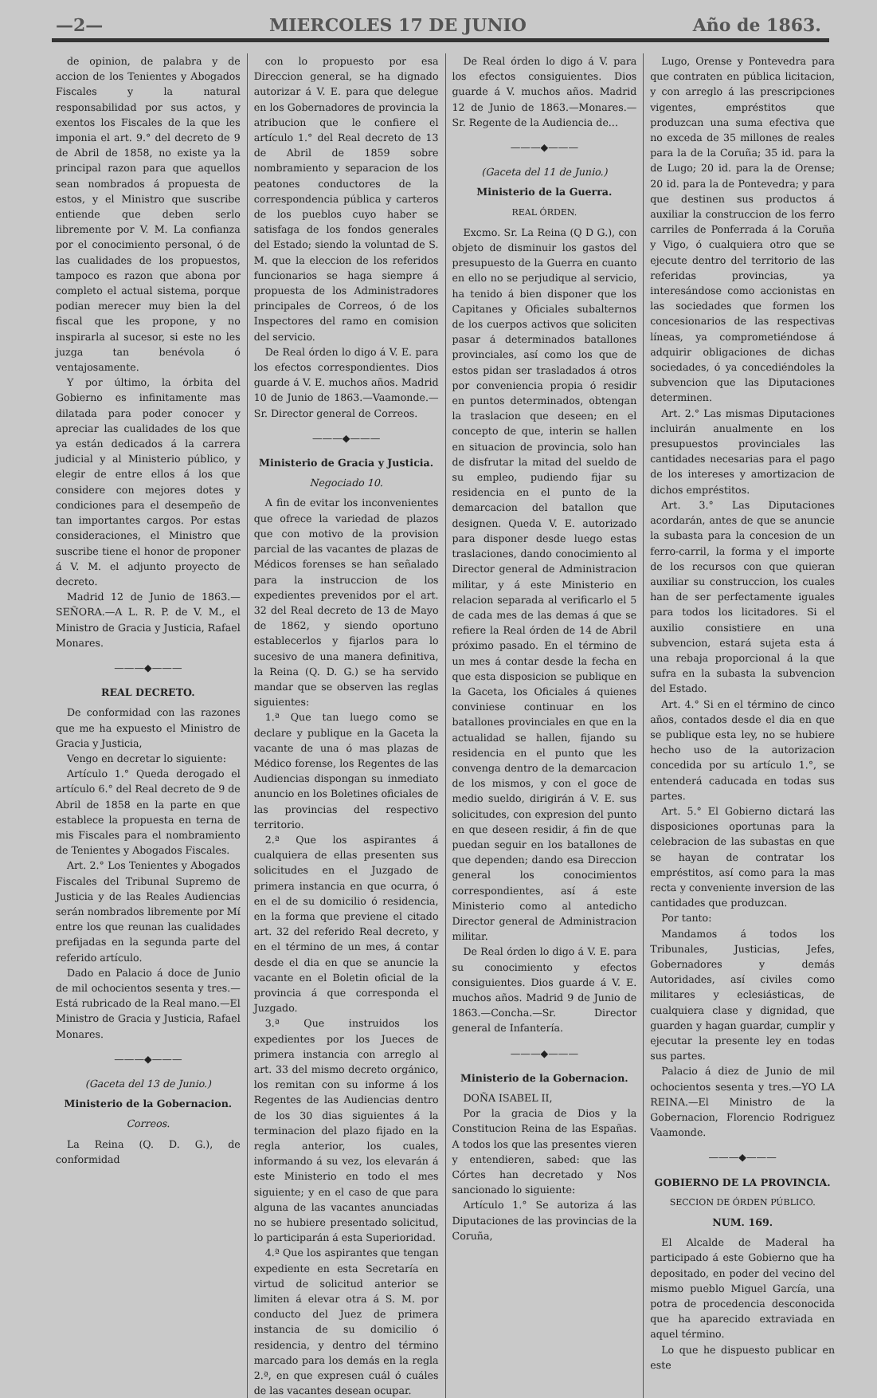—2— MIERCOLES 17 DE JUNIO Año de 1863.
de opinion, de palabra y de accion de los Tenientes y Abogados Fiscales y la natural responsabilidad por sus actos, y exentos los Fiscales de la que les imponia el art. 9.° del decreto de 9 de Abril de 1858, no existe ya la principal razon para que aquellos sean nombrados á propuesta de estos, y el Ministro que suscribe entiende que deben serlo libremente por V. M. La confianza por el conocimiento personal, ó de las cualidades de los propuestos, tampoco es razon que abona por completo el actual sistema, porque podian merecer muy bien la del fiscal que les propone, y no inspirarla al sucesor, si este no les juzga tan benévola ó ventajosamente.
Y por último, la órbita del Gobierno es infinitamente mas dilatada para poder conocer y apreciar las cualidades de los que ya están dedicados á la carrera judicial y al Ministerio público, y elegir de entre ellos á los que considere con mejores dotes y condiciones para el desempeño de tan importantes cargos. Por estas consideraciones, el Ministro que suscribe tiene el honor de proponer á V. M. el adjunto proyecto de decreto.
Madrid 12 de Junio de 1863.—SEÑORA.—A L. R. P. de V. M., el Ministro de Gracia y Justicia, Rafael Monares.
———◆———
REAL DECRETO.
De conformidad con las razones que me ha expuesto el Ministro de Gracia y Justicia,
Vengo en decretar lo siguiente:
Artículo 1.° Queda derogado el artículo 6.° del Real decreto de 9 de Abril de 1858 en la parte en que establece la propuesta en terna de mis Fiscales para el nombramiento de Tenientes y Abogados Fiscales.
Art. 2.° Los Tenientes y Abogados Fiscales del Tribunal Supremo de Justicia y de las Reales Audiencias serán nombrados libremente por Mí entre los que reunan las cualidades prefijadas en la segunda parte del referido artículo.
Dado en Palacio á doce de Junio de mil ochocientos sesenta y tres.—Está rubricado de la Real mano.—El Ministro de Gracia y Justicia, Rafael Monares.
———◆———
(Gaceta del 13 de Junio.)
Ministerio de la Gobernacion.
Correos.
La Reina (Q. D. G.), de conformidad
con lo propuesto por esa Direccion general, se ha dignado autorizar á V. E. para que delegue en los Gobernadores de provincia la atribucion que le confiere el artículo 1.° del Real decreto de 13 de Abril de 1859 sobre nombramiento y separacion de los peatones conductores de la correspondencia pública y carteros de los pueblos cuyo haber se satisfaga de los fondos generales del Estado; siendo la voluntad de S. M. que la eleccion de los referidos funcionarios se haga siempre á propuesta de los Administradores principales de Correos, ó de los Inspectores del ramo en comision del servicio.
De Real órden lo digo á V. E. para los efectos correspondientes. Dios guarde á V. E. muchos años. Madrid 10 de Junio de 1863.—Vaamonde.—Sr. Director general de Correos.
———◆———
Ministerio de Gracia y Justicia.
Negociado 10.
A fin de evitar los inconvenientes que ofrece la variedad de plazos que con motivo de la provision parcial de las vacantes de plazas de Médicos forenses se han señalado para la instruccion de los expedientes prevenidos por el art. 32 del Real decreto de 13 de Mayo de 1862, y siendo oportuno establecerlos y fijarlos para lo sucesivo de una manera definitiva, la Reina (Q. D. G.) se ha servido mandar que se observen las reglas siguientes:
1.ª Que tan luego como se declare y publique en la Gaceta la vacante de una ó mas plazas de Médico forense, los Regentes de las Audiencias dispongan su inmediato anuncio en los Boletines oficiales de las provincias del respectivo territorio.
2.ª Que los aspirantes á cualquiera de ellas presenten sus solicitudes en el Juzgado de primera instancia en que ocurra, ó en el de su domicilio ó residencia, en la forma que previene el citado art. 32 del referido Real decreto, y en el término de un mes, á contar desde el dia en que se anuncie la vacante en el Boletin oficial de la provincia á que corresponda el Juzgado.
3.ª Que instruidos los expedientes por los Jueces de primera instancia con arreglo al art. 33 del mismo decreto orgánico, los remitan con su informe á los Regentes de las Audiencias dentro de los 30 dias siguientes á la terminacion del plazo fijado en la regla anterior, los cuales, informando á su vez, los elevarán á este Ministerio en todo el mes siguiente; y en el caso de que para alguna de las vacantes anunciadas no se hubiere presentado solicitud, lo participarán á esta Superioridad.
4.ª Que los aspirantes que tengan expediente en esta Secretaría en virtud de solicitud anterior se limiten á elevar otra á S. M. por conducto del Juez de primera instancia de su domicilio ó residencia, y dentro del término marcado para los demás en la regla 2.ª, en que expresen cuál ó cuáles de las vacantes desean ocupar.
De Real órden lo digo á V. para los efectos consiguientes. Dios guarde á V. muchos años. Madrid 12 de Junio de 1863.—Monares.—Sr. Regente de la Audiencia de...
———◆———
(Gaceta del 11 de Junio.)
Ministerio de la Guerra.
REAL ÓRDEN.
Excmo. Sr. La Reina (Q D G.), con objeto de disminuir los gastos del presupuesto de la Guerra en cuanto en ello no se perjudique al servicio, ha tenido á bien disponer que los Capitanes y Oficiales subalternos de los cuerpos activos que soliciten pasar á determinados batallones provinciales, así como los que de estos pidan ser trasladados á otros por conveniencia propia ó residir en puntos determinados, obtengan la traslacion que deseen; en el concepto de que, interin se hallen en situacion de provincia, solo han de disfrutar la mitad del sueldo de su empleo, pudiendo fijar su residencia en el punto de la demarcacion del batallon que designen. Queda V. E. autorizado para disponer desde luego estas traslaciones, dando conocimiento al Director general de Administracion militar, y á este Ministerio en relacion separada al verificarlo el 5 de cada mes de las demas á que se refiere la Real órden de 14 de Abril próximo pasado. En el término de un mes á contar desde la fecha en que esta disposicion se publique en la Gaceta, los Oficiales á quienes conviniese continuar en los batallones provinciales en que en la actualidad se hallen, fijando su residencia en el punto que les convenga dentro de la demarcacion de los mismos, y con el goce de medio sueldo, dirigirán á V. E. sus solicitudes, con expresion del punto en que deseen residir, á fin de que puedan seguir en los batallones de que dependen; dando esa Direccion general los conocimientos correspondientes, así á este Ministerio como al antedicho Director general de Administracion militar.
De Real órden lo digo á V. E. para su conocimiento y efectos consiguientes. Dios guarde á V. E. muchos años. Madrid 9 de Junio de 1863.—Concha.—Sr. Director general de Infantería.
———◆———
Ministerio de la Gobernacion.
DOÑA ISABEL II,
Por la gracia de Dios y la Constitucion Reina de las Españas. A todos los que las presentes vieren y entendieren, sabed: que las Córtes han decretado y Nos sancionado lo siguiente:
Artículo 1.° Se autoriza á las Diputaciones de las provincias de la Coruña,
Lugo, Orense y Pontevedra para que contraten en pública licitacion, y con arreglo á las prescripciones vigentes, empréstitos que produzcan una suma efectiva que no exceda de 35 millones de reales para la de la Coruña; 35 id. para la de Lugo; 20 id. para la de Orense; 20 id. para la de Pontevedra; y para que destinen sus productos á auxiliar la construccion de los ferro carriles de Ponferrada á la Coruña y Vigo, ó cualquiera otro que se ejecute dentro del territorio de las referidas provincias, ya interesándose como accionistas en las sociedades que formen los concesionarios de las respectivas líneas, ya comprometiéndose á adquirir obligaciones de dichas sociedades, ó ya concediéndoles la subvencion que las Diputaciones determinen.
Art. 2.° Las mismas Diputaciones incluirán anualmente en los presupuestos provinciales las cantidades necesarias para el pago de los intereses y amortizacion de dichos empréstitos.
Art. 3.° Las Diputaciones acordarán, antes de que se anuncie la subasta para la concesion de un ferro-carril, la forma y el importe de los recursos con que quieran auxiliar su construccion, los cuales han de ser perfectamente iguales para todos los licitadores. Si el auxilio consistiere en una subvencion, estará sujeta esta á una rebaja proporcional á la que sufra en la subasta la subvencion del Estado.
Art. 4.° Si en el término de cinco años, contados desde el dia en que se publique esta ley, no se hubiere hecho uso de la autorizacion concedida por su artículo 1.°, se entenderá caducada en todas sus partes.
Art. 5.° El Gobierno dictará las disposiciones oportunas para la celebracion de las subastas en que se hayan de contratar los empréstitos, así como para la mas recta y conveniente inversion de las cantidades que produzcan.
Por tanto:
Mandamos á todos los Tribunales, Justicias, Jefes, Gobernadores y demás Autoridades, así civiles como militares y eclesiásticas, de cualquiera clase y dignidad, que guarden y hagan guardar, cumplir y ejecutar la presente ley en todas sus partes.
Palacio á diez de Junio de mil ochocientos sesenta y tres.—YO LA REINA.—El Ministro de la Gobernacion, Florencio Rodriguez Vaamonde.
———◆———
GOBIERNO DE LA PROVINCIA.
SECCION DE ÓRDEN PÚBLICO.
NUM. 169.
El Alcalde de Maderal ha participado á este Gobierno que ha depositado, en poder del vecino del mismo pueblo Miguel García, una potra de procedencia desconocida que ha aparecido extraviada en aquel término.
Lo que he dispuesto publicar en este